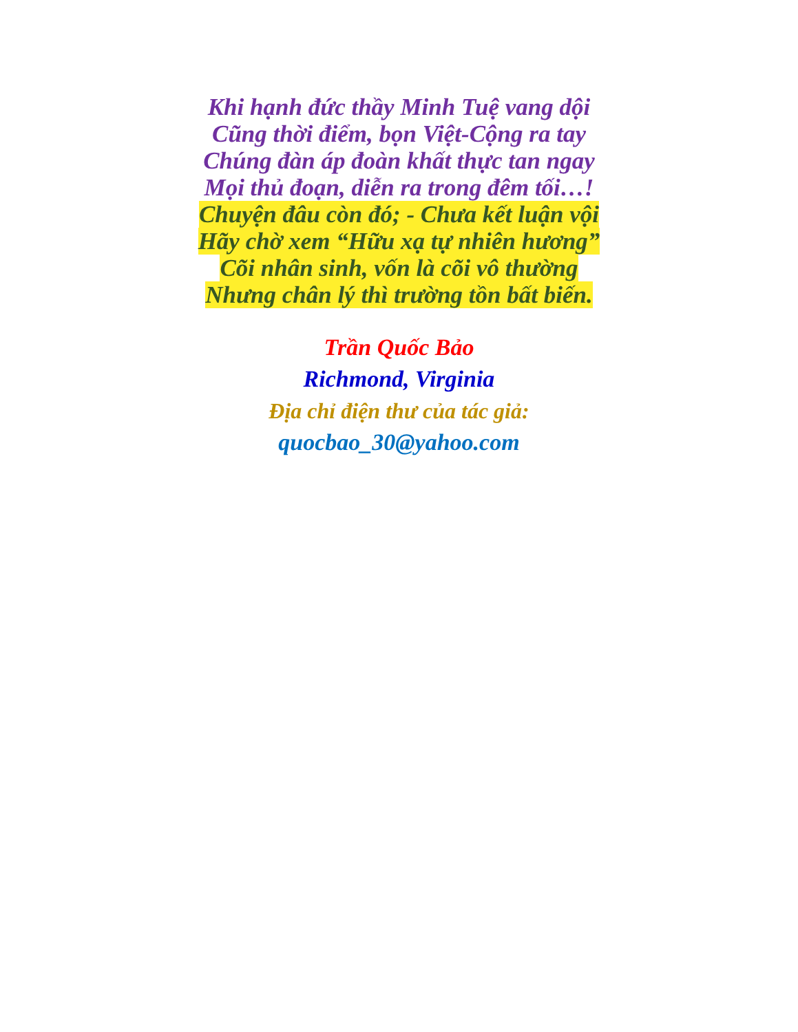Khi hạnh đức thầy Minh Tuệ vang dội
Cũng thời điểm, bọn Việt-Cộng ra tay
Chúng đàn áp đoàn khất thực tan ngay
Mọi thủ đoạn, diễn ra trong đêm tối…!
Chuyện đâu còn đó; - Chưa kết luận vội
Hãy chờ xem “Hữu xạ tự nhiên hương”
Cõi nhân sinh, vốn là cõi vô thường
Nhưng chân lý thì trường tồn bất biến.
Trần Quốc Bảo
Richmond, Virginia
Địa chỉ điện thư của tác giả:
quocbao_30@yahoo.com